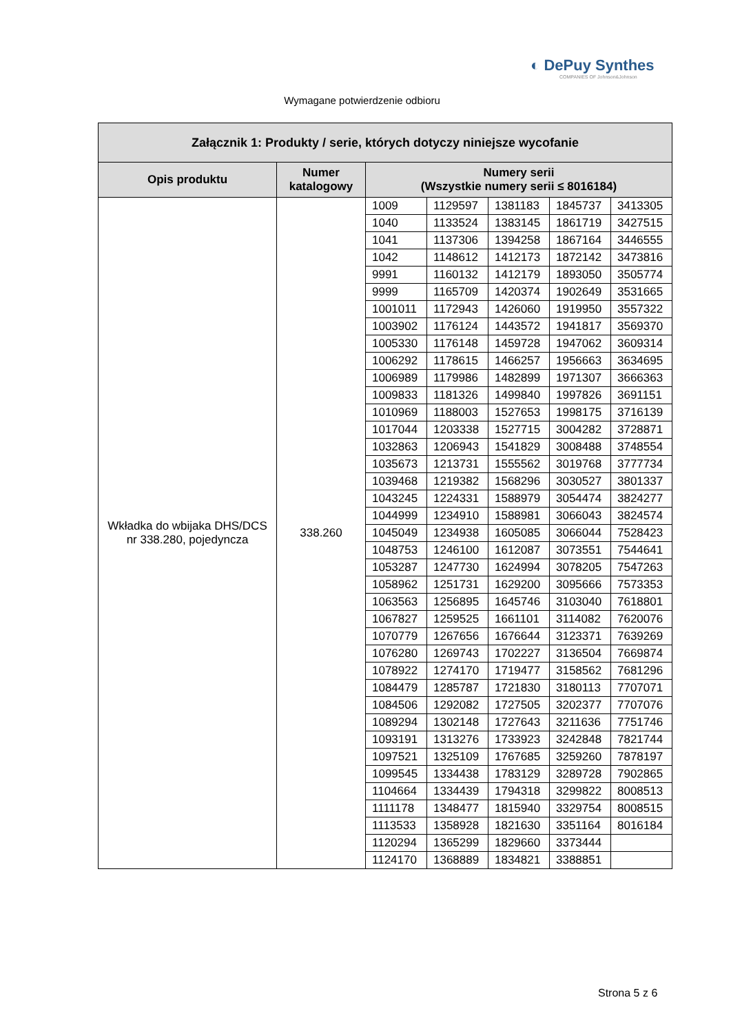◐ DePuy Synthes
COMPANIES OF Johnson&Johnson
Wymagane potwierdzenie odbioru
| Załącznik 1: Produkty / serie, których dotyczy niniejsze wycofanie | | | | | | |
| --- | --- | --- | --- | --- | --- | --- |
| Opis produktu | Numer katalogowy | Numery serii (Wszystkie numery serii ≤ 8016184) | | | | |
| Wkładka do wbijaka DHS/DCS nr 338.280, pojedyncza | 338.260 | 1009 | 1129597 | 1381183 | 1845737 | 3413305 |
| | | 1040 | 1133524 | 1383145 | 1861719 | 3427515 |
| | | 1041 | 1137306 | 1394258 | 1867164 | 3446555 |
| | | 1042 | 1148612 | 1412173 | 1872142 | 3473816 |
| | | 9991 | 1160132 | 1412179 | 1893050 | 3505774 |
| | | 9999 | 1165709 | 1420374 | 1902649 | 3531665 |
| | | 1001011 | 1172943 | 1426060 | 1919950 | 3557322 |
| | | 1003902 | 1176124 | 1443572 | 1941817 | 3569370 |
| | | 1005330 | 1176148 | 1459728 | 1947062 | 3609314 |
| | | 1006292 | 1178615 | 1466257 | 1956663 | 3634695 |
| | | 1006989 | 1179986 | 1482899 | 1971307 | 3666363 |
| | | 1009833 | 1181326 | 1499840 | 1997826 | 3691151 |
| | | 1010969 | 1188003 | 1527653 | 1998175 | 3716139 |
| | | 1017044 | 1203338 | 1527715 | 3004282 | 3728871 |
| | | 1032863 | 1206943 | 1541829 | 3008488 | 3748554 |
| | | 1035673 | 1213731 | 1555562 | 3019768 | 3777734 |
| | | 1039468 | 1219382 | 1568296 | 3030527 | 3801337 |
| | | 1043245 | 1224331 | 1588979 | 3054474 | 3824277 |
| | | 1044999 | 1234910 | 1588981 | 3066043 | 3824574 |
| | | 1045049 | 1234938 | 1605085 | 3066044 | 7528423 |
| | | 1048753 | 1246100 | 1612087 | 3073551 | 7544641 |
| | | 1053287 | 1247730 | 1624994 | 3078205 | 7547263 |
| | | 1058962 | 1251731 | 1629200 | 3095666 | 7573353 |
| | | 1063563 | 1256895 | 1645746 | 3103040 | 7618801 |
| | | 1067827 | 1259525 | 1661101 | 3114082 | 7620076 |
| | | 1070779 | 1267656 | 1676644 | 3123371 | 7639269 |
| | | 1076280 | 1269743 | 1702227 | 3136504 | 7669874 |
| | | 1078922 | 1274170 | 1719477 | 3158562 | 7681296 |
| | | 1084479 | 1285787 | 1721830 | 3180113 | 7707071 |
| | | 1084506 | 1292082 | 1727505 | 3202377 | 7707076 |
| | | 1089294 | 1302148 | 1727643 | 3211636 | 7751746 |
| | | 1093191 | 1313276 | 1733923 | 3242848 | 7821744 |
| | | 1097521 | 1325109 | 1767685 | 3259260 | 7878197 |
| | | 1099545 | 1334438 | 1783129 | 3289728 | 7902865 |
| | | 1104664 | 1334439 | 1794318 | 3299822 | 8008513 |
| | | 1111178 | 1348477 | 1815940 | 3329754 | 8008515 |
| | | 1113533 | 1358928 | 1821630 | 3351164 | 8016184 |
| | | 1120294 | 1365299 | 1829660 | 3373444 | |
| | | 1124170 | 1368889 | 1834821 | 3388851 | |
Strona 5 z 6